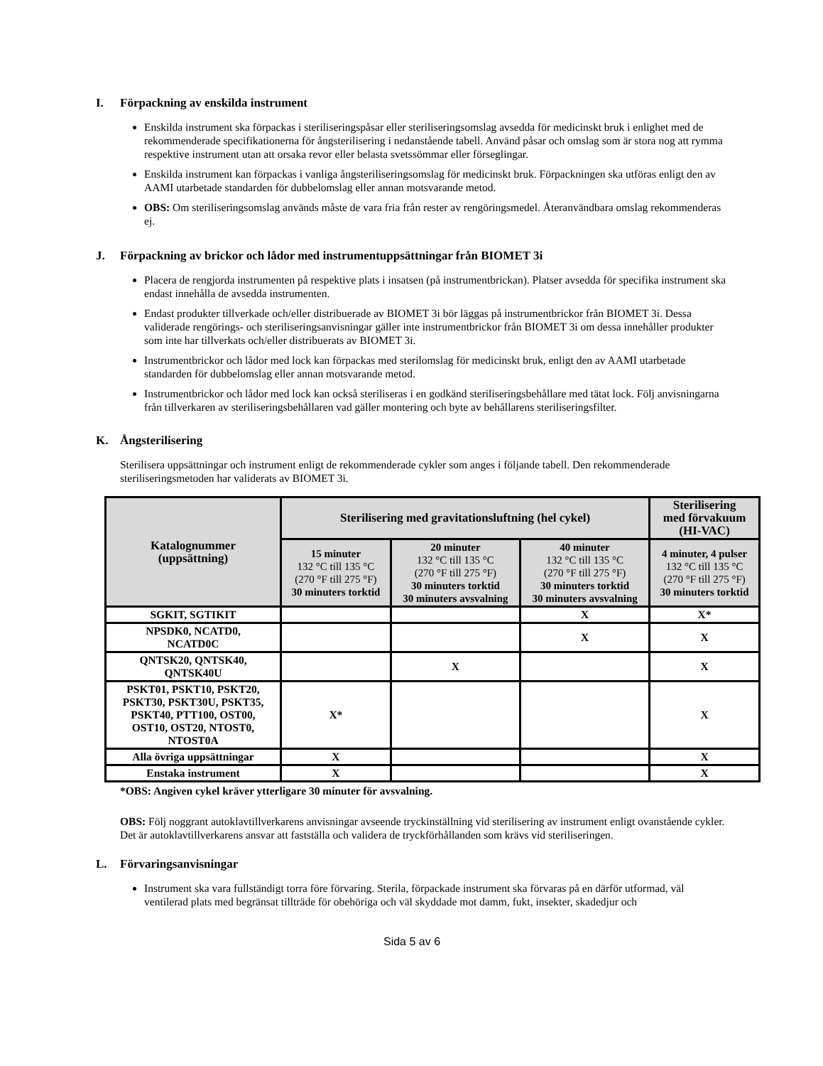I. Förpackning av enskilda instrument
Enskilda instrument ska förpackas i steriliseringspåsar eller steriliseringsomslag avsedda för medicinskt bruk i enlighet med de rekommenderade specifikationerna för ångsterilisering i nedanstående tabell. Använd påsar och omslag som är stora nog att rymma respektive instrument utan att orsaka revor eller belasta svetssömmar eller förseglingar.
Enskilda instrument kan förpackas i vanliga ångsteriliseringsomslag för medicinskt bruk. Förpackningen ska utföras enligt den av AAMI utarbetade standarden för dubbelomslag eller annan motsvarande metod.
OBS: Om steriliseringsomslag används måste de vara fria från rester av rengöringsmedel. Återanvändbara omslag rekommenderas ej.
J. Förpackning av brickor och lådor med instrumentuppsättningar från BIOMET 3i
Placera de rengjorda instrumenten på respektive plats i insatsen (på instrumentbrickan). Platser avsedda för specifika instrument ska endast innehålla de avsedda instrumenten.
Endast produkter tillverkade och/eller distribuerade av BIOMET 3i bör läggas på instrumentbrickor från BIOMET 3i. Dessa validerade rengörings- och steriliseringsanvisningar gäller inte instrumentbrickor från BIOMET 3i om dessa innehåller produkter som inte har tillverkats och/eller distribuerats av BIOMET 3i.
Instrumentbrickor och lådor med lock kan förpackas med sterilomslag för medicinskt bruk, enligt den av AAMI utarbetade standarden för dubbelomslag eller annan motsvarande metod.
Instrumentbrickor och lådor med lock kan också steriliseras i en godkänd steriliseringsbehållare med tätat lock. Följ anvisningarna från tillverkaren av steriliseringsbehållaren vad gäller montering och byte av behållarens steriliseringsfilter.
K. Ångsterilisering
Sterilisera uppsättningar och instrument enligt de rekommenderade cykler som anges i följande tabell. Den rekommenderade steriliseringsmetoden har validerats av BIOMET 3i.
| Katalognummer (uppsättning) | Sterilisering med gravitationsluftning (hel cykel) | | | Sterilisering med förvakuum (HI-VAC) |
| --- | --- | --- | --- | --- |
| | 15 minuter 132 °C till 135 °C (270 °F till 275 °F) 30 minuters torktid | 20 minuter 132 °C till 135 °C (270 °F till 275 °F) 30 minuters torktid 30 minuters avsvalning | 40 minuter 132 °C till 135 °C (270 °F till 275 °F) 30 minuters torktid 30 minuters avsvalning | 4 minuter, 4 pulser 132 °C till 135 °C (270 °F till 275 °F) 30 minuters torktid |
| SGKIT, SGTIKIT | | | X | X* |
| NPSDK0, NCATD0, NCATD0C | | | X | X |
| QNTSK20, QNTSK40, QNTSK40U | | X | | X |
| PSKT01, PSKT10, PSKT20, PSKT30, PSKT30U, PSKT35, PSKT40, PTT100, OST00, OST10, OST20, NTOST0, NTOST0A | X* | | | X |
| Alla övriga uppsättningar | X | | | X |
| Enstaka instrument | X | | | X |
*OBS: Angiven cykel kräver ytterligare 30 minuter för avsvalning.
OBS: Följ noggrant autoklavtillverkarens anvisningar avseende tryckinställning vid sterilisering av instrument enligt ovanstående cykler. Det är autoklavtillverkarens ansvar att fastställa och validera de tryckförhållanden som krävs vid steriliseringen.
L. Förvaringsanvisningar
Instrument ska vara fullständigt torra före förvaring. Sterila, förpackade instrument ska förvaras på en därför utformad, väl ventilerad plats med begränsat tillträde för obehöriga och väl skyddade mot damm, fukt, insekter, skadedjur och
Sida 5 av 6